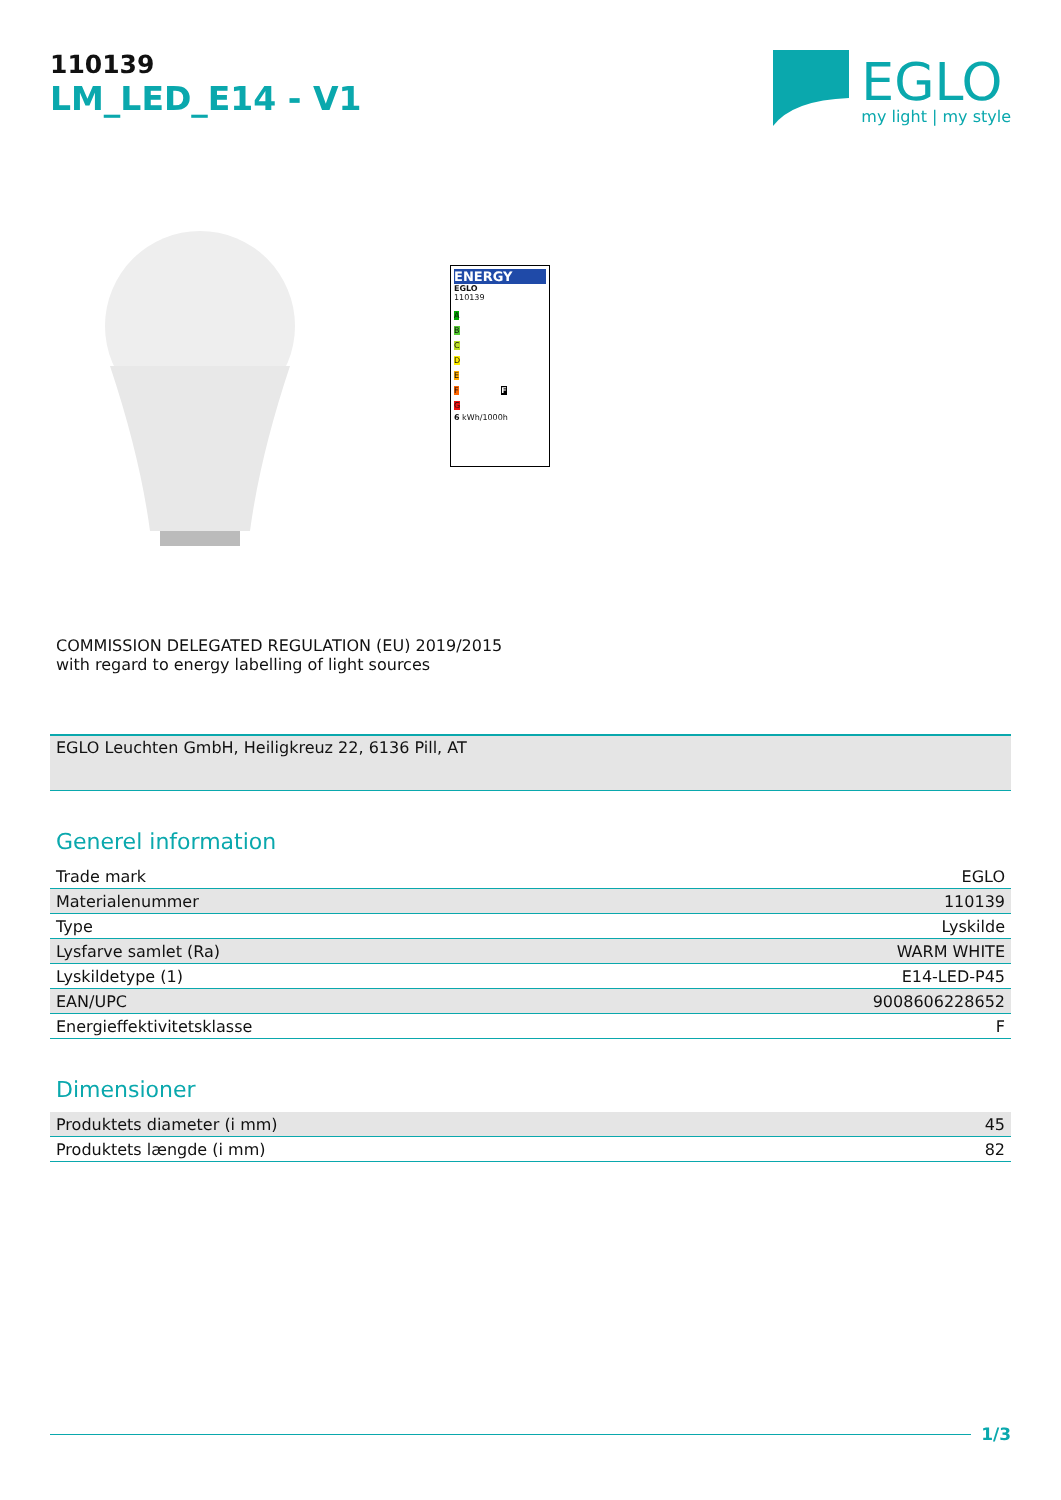110139
LM_LED_E14 - V1
EGLO
my light | my style
ENERGY
EGLO
110139
A
B
C
D
E
F F
G
6 kWh/1000h
COMMISSION DELEGATED REGULATION (EU) 2019/2015
with regard to energy labelling of light sources
EGLO Leuchten GmbH, Heiligkreuz 22, 6136 Pill, AT
Generel information
| Trade mark | EGLO |
| Materialenummer | 110139 |
| Type | Lyskilde |
| Lysfarve samlet (Ra) | WARM WHITE |
| Lyskildetype (1) | E14-LED-P45 |
| EAN/UPC | 9008606228652 |
| Energieffektivitetsklasse | F |
Dimensioner
| Produktets diameter (i mm) | 45 |
| Produktets længde (i mm) | 82 |
1/3